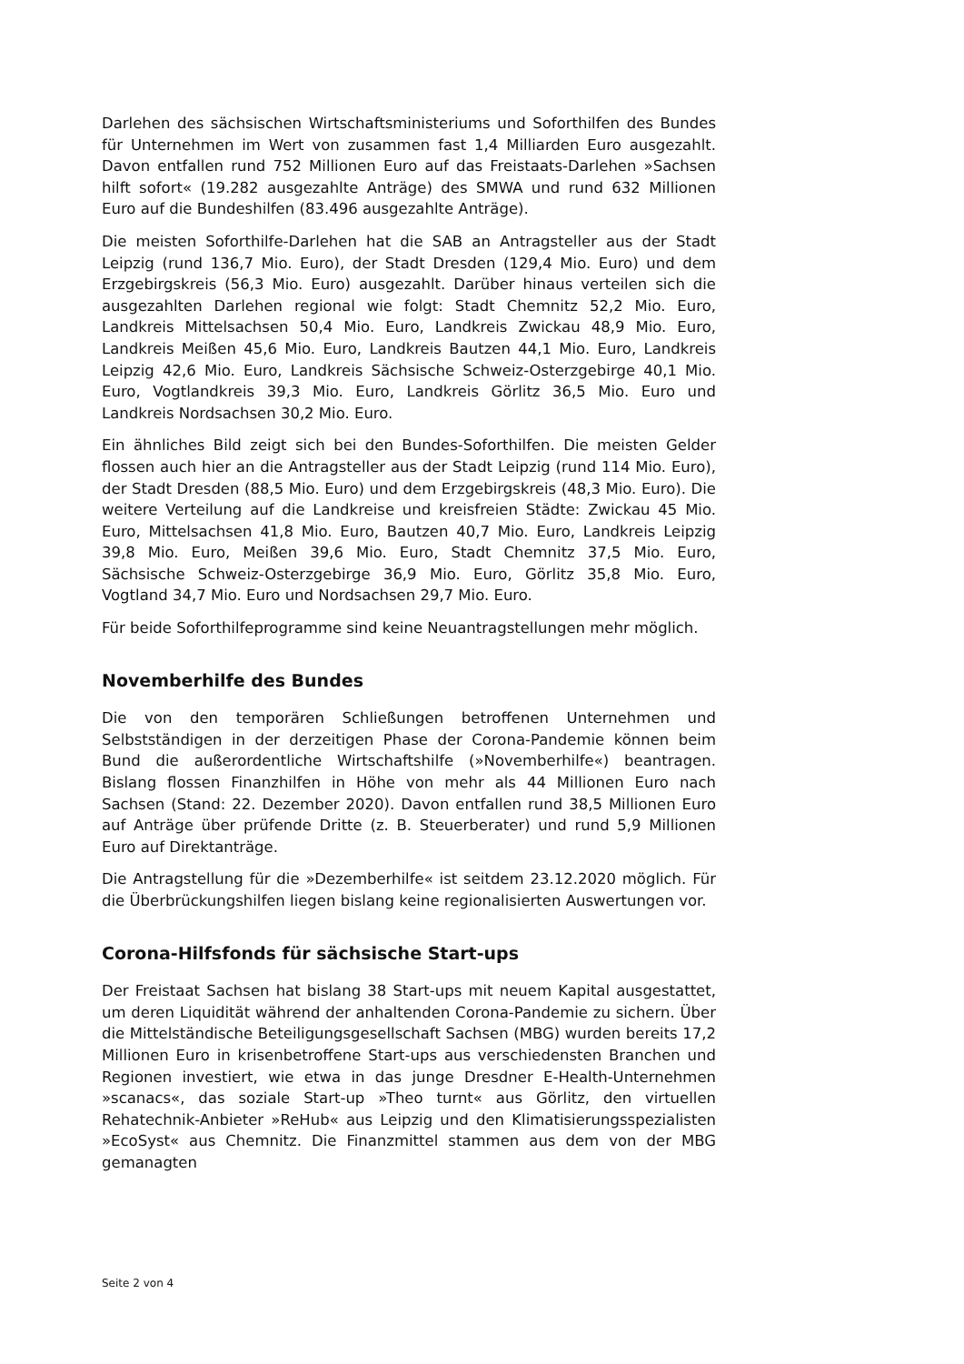Darlehen des sächsischen Wirtschaftsministeriums und Soforthilfen des Bundes für Unternehmen im Wert von zusammen fast 1,4 Milliarden Euro ausgezahlt. Davon entfallen rund 752 Millionen Euro auf das Freistaats-Darlehen »Sachsen hilft sofort« (19.282 ausgezahlte Anträge) des SMWA und rund 632 Millionen Euro auf die Bundeshilfen (83.496 ausgezahlte Anträge).
Die meisten Soforthilfe-Darlehen hat die SAB an Antragsteller aus der Stadt Leipzig (rund 136,7 Mio. Euro), der Stadt Dresden (129,4 Mio. Euro) und dem Erzgebirgskreis (56,3 Mio. Euro) ausgezahlt. Darüber hinaus verteilen sich die ausgezahlten Darlehen regional wie folgt: Stadt Chemnitz 52,2 Mio. Euro, Landkreis Mittelsachsen 50,4 Mio. Euro, Landkreis Zwickau 48,9 Mio. Euro, Landkreis Meißen 45,6 Mio. Euro, Landkreis Bautzen 44,1 Mio. Euro, Landkreis Leipzig 42,6 Mio. Euro, Landkreis Sächsische Schweiz-Osterzgebirge 40,1 Mio. Euro, Vogtlandkreis 39,3 Mio. Euro, Landkreis Görlitz 36,5 Mio. Euro und Landkreis Nordsachsen 30,2 Mio. Euro.
Ein ähnliches Bild zeigt sich bei den Bundes-Soforthilfen. Die meisten Gelder flossen auch hier an die Antragsteller aus der Stadt Leipzig (rund 114 Mio. Euro), der Stadt Dresden (88,5 Mio. Euro) und dem Erzgebirgskreis (48,3 Mio. Euro). Die weitere Verteilung auf die Landkreise und kreisfreien Städte: Zwickau 45 Mio. Euro, Mittelsachsen 41,8 Mio. Euro, Bautzen 40,7 Mio. Euro, Landkreis Leipzig 39,8 Mio. Euro, Meißen 39,6 Mio. Euro, Stadt Chemnitz 37,5 Mio. Euro, Sächsische Schweiz-Osterzgebirge 36,9 Mio. Euro, Görlitz 35,8 Mio. Euro, Vogtland 34,7 Mio. Euro und Nordsachsen 29,7 Mio. Euro.
Für beide Soforthilfeprogramme sind keine Neuantragstellungen mehr möglich.
Novemberhilfe des Bundes
Die von den temporären Schließungen betroffenen Unternehmen und Selbstständigen in der derzeitigen Phase der Corona-Pandemie können beim Bund die außerordentliche Wirtschaftshilfe (»Novemberhilfe«) beantragen. Bislang flossen Finanzhilfen in Höhe von mehr als 44 Millionen Euro nach Sachsen (Stand: 22. Dezember 2020). Davon entfallen rund 38,5 Millionen Euro auf Anträge über prüfende Dritte (z. B. Steuerberater) und rund 5,9 Millionen Euro auf Direktanträge.
Die Antragstellung für die »Dezemberhilfe« ist seitdem 23.12.2020 möglich. Für die Überbrückungshilfen liegen bislang keine regionalisierten Auswertungen vor.
Corona-Hilfsfonds für sächsische Start-ups
Der Freistaat Sachsen hat bislang 38 Start-ups mit neuem Kapital ausgestattet, um deren Liquidität während der anhaltenden Corona-Pandemie zu sichern. Über die Mittelständische Beteiligungsgesellschaft Sachsen (MBG) wurden bereits 17,2 Millionen Euro in krisenbetroffene Start-ups aus verschiedensten Branchen und Regionen investiert, wie etwa in das junge Dresdner E-Health-Unternehmen »scanacs«, das soziale Start-up »Theo turnt« aus Görlitz, den virtuellen Rehatechnik-Anbieter »ReHub« aus Leipzig und den Klimatisierungsspezialisten »EcoSyst« aus Chemnitz. Die Finanzmittel stammen aus dem von der MBG gemanagten
Seite 2 von 4